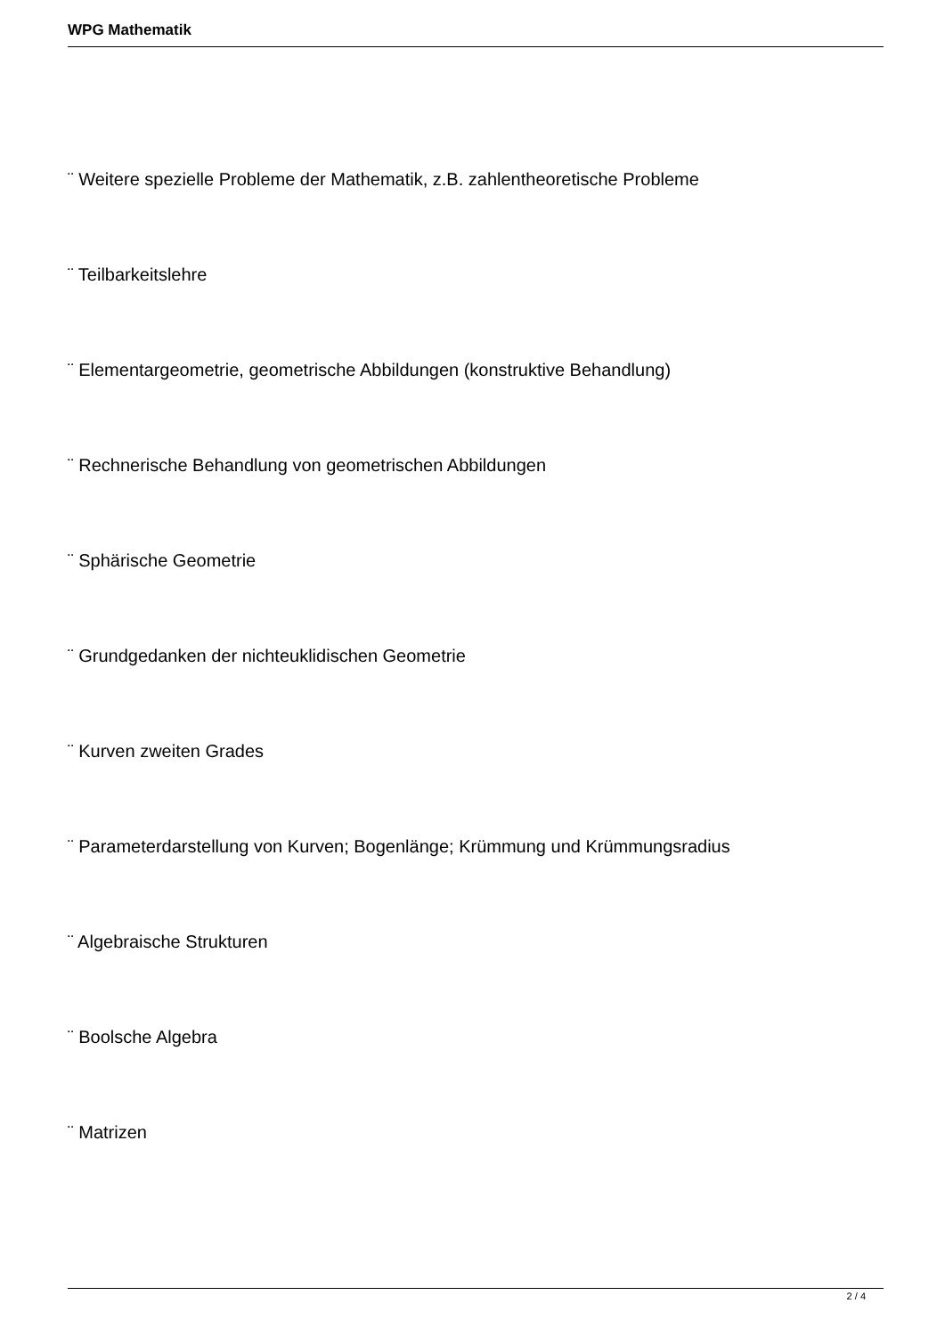WPG Mathematik
¨ Weitere spezielle Probleme der Mathematik, z.B. zahlentheoretische Probleme
¨ Teilbarkeitslehre
¨ Elementargeometrie, geometrische Abbildungen (konstruktive Behandlung)
¨ Rechnerische Behandlung von geometrischen Abbildungen
¨ Sphärische Geometrie
¨ Grundgedanken der nichteuklidischen Geometrie
¨ Kurven zweiten Grades
¨ Parameterdarstellung von Kurven; Bogenlänge; Krümmung und Krümmungsradius
¨ Algebraische Strukturen
¨ Boolsche Algebra
¨ Matrizen
2 / 4